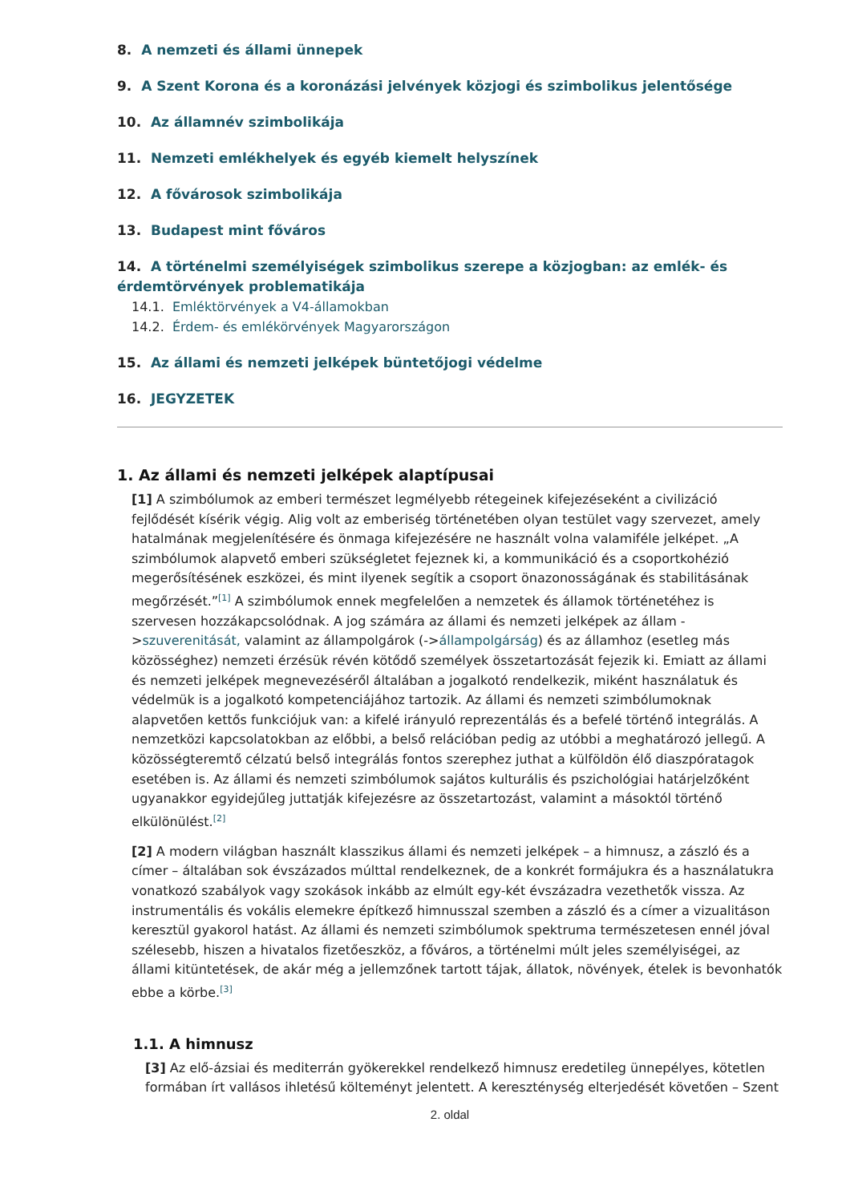8. A nemzeti és állami ünnepek
9. A Szent Korona és a koronázási jelvények közjogi és szimbolikus jelentősége
10. Az államnév szimbolikája
11. Nemzeti emlékhelyek és egyéb kiemelt helyszínek
12. A fővárosok szimbolikája
13. Budapest mint főváros
14. A történelmi személyiségek szimbolikus szerepe a közjogban: az emlék- és érdemtörvények problematikája
14.1. Emléktörvények a V4-államokban
14.2. Érdem- és emlékörvények Magyarországon
15. Az állami és nemzeti jelképek büntetőjogi védelme
16. JEGYZETEK
1. Az állami és nemzeti jelképek alaptípusai
[1] A szimbólumok az emberi természet legmélyebb rétegeinek kifejezéseként a civilizáció fejlődését kísérik végig. Alig volt az emberiség történetében olyan testület vagy szervezet, amely hatalmának megjelenítésére és önmaga kifejezésére ne használt volna valamiféle jelképet. „A szimbólumok alapvető emberi szükségletet fejeznek ki, a kommunikáció és a csoportkohézió megerősítésének eszközei, és mint ilyenek segítik a csoport önazonosságának és stabilitásának megőrzését.”<sup>[1]</sup> A szimbólumok ennek megfelelően a nemzetek és államok történetéhez is szervesen hozzákapcsolódnak. A jog számára az állami és nemzeti jelképek az állam ->szuverenitását, valamint az állampolgárok (->állampolgárság) és az államhoz (esetleg más közösséghez) nemzeti érzésük révén kötődő személyek összetartozását fejezik ki. Emiatt az állami és nemzeti jelképek megnevezéséről általában a jogalkotó rendelkezik, miként használatuk és védelmük is a jogalkotó kompetenciájához tartozik. Az állami és nemzeti szimbólumoknak alapvetően kettős funkciójuk van: a kifelé irányuló reprezentálás és a befelé történő integrálás. A nemzetközi kapcsolatokban az előbbi, a belső relációban pedig az utóbbi a meghatározó jellegű. A közösségteremtő célzatú belső integrálás fontos szerephez juthat a külföldön élő diaszpóratagok esetében is. Az állami és nemzeti szimbólumok sajátos kulturális és pszichológiai határjelzőként ugyanakkor egyidejűleg juttatják kifejezésre az összetartozást, valamint a másoktól történő elkülönülést.<sup>[2]</sup>
[2] A modern világban használt klasszikus állami és nemzeti jelképek – a himnusz, a zászló és a címer – általában sok évszázados múlttal rendelkeznek, de a konkrét formájukra és a használatukra vonatkozó szabályok vagy szokások inkább az elmúlt egy-két évszázadra vezethetők vissza. Az instrumentális és vokális elemekre építkező himnusszal szemben a zászló és a címer a vizualitáson keresztül gyakorol hatást. Az állami és nemzeti szimbólumok spektruma természetesen ennél jóval szélesebb, hiszen a hivatalos fizetőeszköz, a főváros, a történelmi múlt jeles személyiségei, az állami kitüntetések, de akár még a jellemzőnek tartott tájak, állatok, növények, ételek is bevonhatók ebbe a körbe.<sup>[3]</sup>
1.1. A himnusz
[3] Az elő-ázsiai és mediterrán gyökerekkel rendelkező himnusz eredetileg ünnepélyes, kötetlen formában írt vallásos ihletésű költeményt jelentett. A kereszténység elterjedését követően – Szent
2. oldal